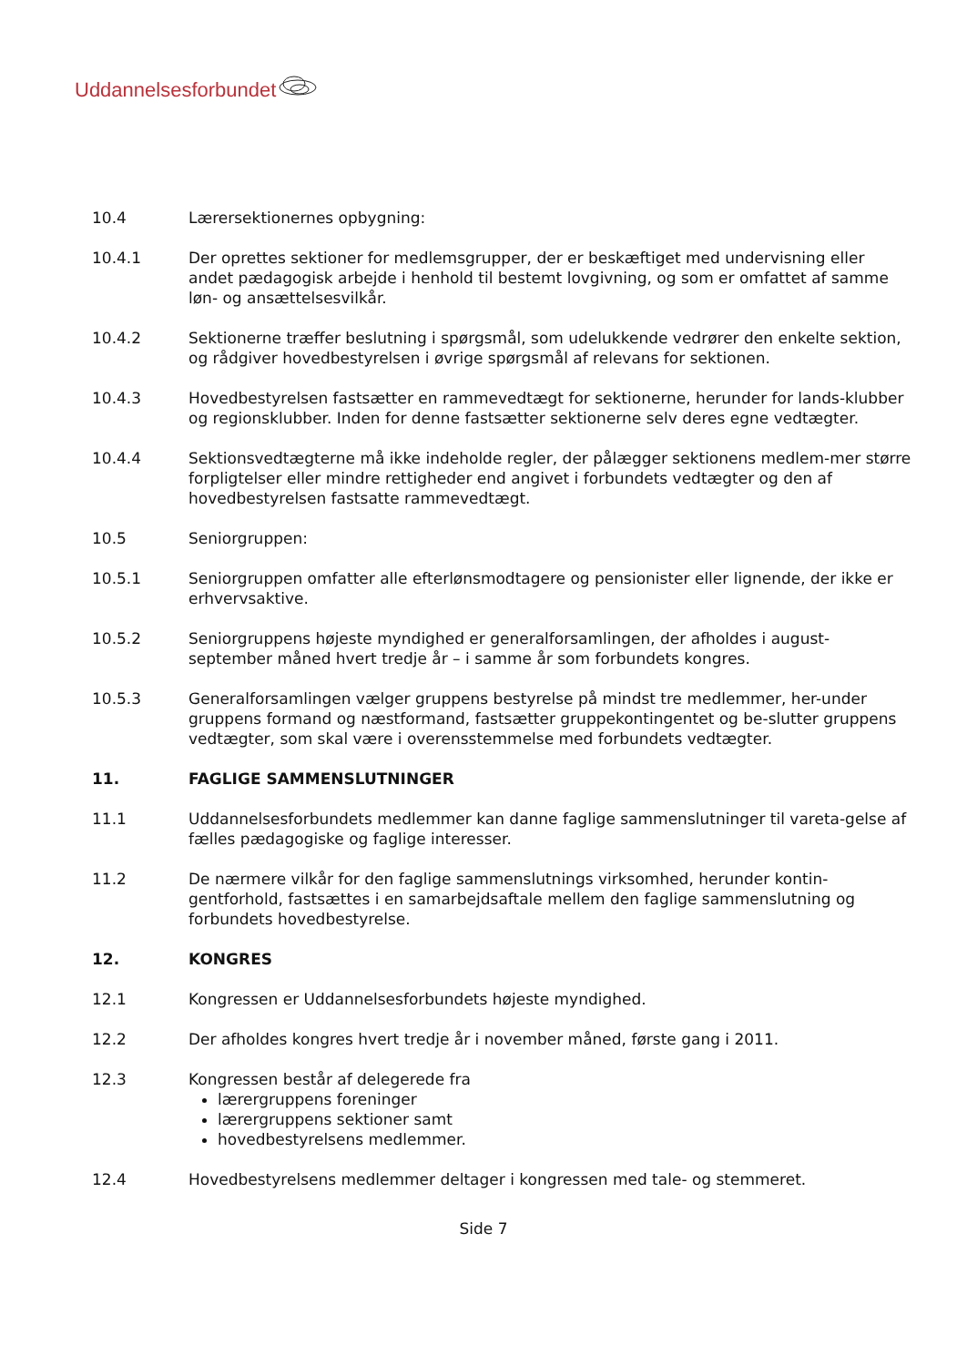Uddannelsesforbundet
10.4 Lærersektionernes opbygning:
10.4.1 Der oprettes sektioner for medlemsgrupper, der er beskæftiget med undervisning eller andet pædagogisk arbejde i henhold til bestemt lovgivning, og som er omfattet af samme løn- og ansættelsesvilkår.
10.4.2 Sektionerne træffer beslutning i spørgsmål, som udelukkende vedrører den enkelte sektion, og rådgiver hovedbestyrelsen i øvrige spørgsmål af relevans for sektionen.
10.4.3 Hovedbestyrelsen fastsætter en rammevedtægt for sektionerne, herunder for lands-klubber og regionsklubber. Inden for denne fastsætter sektionerne selv deres egne vedtægter.
10.4.4 Sektionsvedtægterne må ikke indeholde regler, der pålægger sektionens medlem-mer større forpligtelser eller mindre rettigheder end angivet i forbundets vedtægter og den af hovedbestyrelsen fastsatte rammevedtægt.
10.5 Seniorgruppen:
10.5.1 Seniorgruppen omfatter alle efterlønsmodtagere og pensionister eller lignende, der ikke er erhvervsaktive.
10.5.2 Seniorgruppens højeste myndighed er generalforsamlingen, der afholdes i august-september måned hvert tredje år – i samme år som forbundets kongres.
10.5.3 Generalforsamlingen vælger gruppens bestyrelse på mindst tre medlemmer, her-under gruppens formand og næstformand, fastsætter gruppekontingentet og be-slutter gruppens vedtægter, som skal være i overensstemmelse med forbundets vedtægter.
11. FAGLIGE SAMMENSLUTNINGER
11.1 Uddannelsesforbundets medlemmer kan danne faglige sammenslutninger til vareta-gelse af fælles pædagogiske og faglige interesser.
11.2 De nærmere vilkår for den faglige sammenslutnings virksomhed, herunder kontin-gentforhold, fastsættes i en samarbejdsaftale mellem den faglige sammenslutning og forbundets hovedbestyrelse.
12. KONGRES
12.1 Kongressen er Uddannelsesforbundets højeste myndighed.
12.2 Der afholdes kongres hvert tredje år i november måned, første gang i 2011.
12.3 Kongressen består af delegerede fra
lærergruppens foreninger
lærergruppens sektioner samt
hovedbestyrelsens medlemmer.
12.4 Hovedbestyrelsens medlemmer deltager i kongressen med tale- og stemmeret.
Side 7